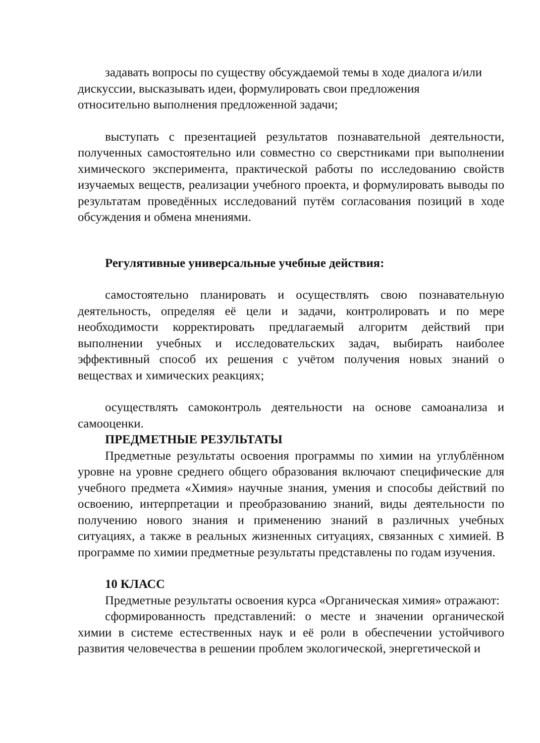задавать вопросы по существу обсуждаемой темы в ходе диалога и/или дискуссии, высказывать идеи, формулировать свои предложения
относительно выполнения предложенной задачи;
выступать с презентацией результатов познавательной деятельности, полученных самостоятельно или совместно со сверстниками при выполнении химического эксперимента, практической работы по исследованию свойств изучаемых веществ, реализации учебного проекта, и формулировать выводы по результатам проведённых исследований путём согласования позиций в ходе обсуждения и обмена мнениями.
Регулятивные универсальные учебные действия:
самостоятельно планировать и осуществлять свою познавательную деятельность, определяя её цели и задачи, контролировать и по мере необходимости корректировать предлагаемый алгоритм действий при выполнении учебных и исследовательских задач, выбирать наиболее эффективный способ их решения с учётом получения новых знаний о веществах и химических реакциях;
осуществлять самоконтроль деятельности на основе самоанализа и самооценки.
ПРЕДМЕТНЫЕ РЕЗУЛЬТАТЫ
Предметные результаты освоения программы по химии на углублённом уровне на уровне среднего общего образования включают специфические для учебного предмета «Химия» научные знания, умения и способы действий по освоению, интерпретации и преобразованию знаний, виды деятельности по получению нового знания и применению знаний в различных учебных ситуациях, а также в реальных жизненных ситуациях, связанных с химией. В программе по химии предметные результаты представлены по годам изучения.
10 КЛАСС
Предметные результаты освоения курса «Органическая химия» отражают:
сформированность представлений: о месте и значении органической химии в системе естественных наук и её роли в обеспечении устойчивого развития человечества в решении проблем экологической, энергетической и